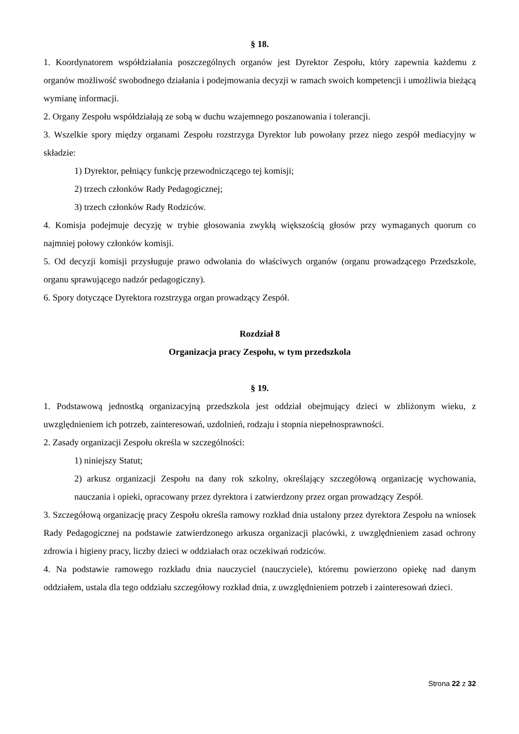§ 18.
1. Koordynatorem współdziałania poszczególnych organów jest Dyrektor Zespołu, który zapewnia każdemu z organów możliwość swobodnego działania i podejmowania decyzji w ramach swoich kompetencji i umożliwia bieżącą wymianę informacji.
2. Organy Zespołu współdziałają ze sobą w duchu wzajemnego poszanowania i tolerancji.
3. Wszelkie spory między organami Zespołu rozstrzyga Dyrektor lub powołany przez niego zespół mediacyjny w składzie:
1) Dyrektor, pełniący funkcję przewodniczącego tej komisji;
2) trzech członków Rady Pedagogicznej;
3) trzech członków Rady Rodziców.
4. Komisja podejmuje decyzję w trybie głosowania zwykłą większością głosów przy wymaganych quorum co najmniej połowy członków komisji.
5. Od decyzji komisji przysługuje prawo odwołania do właściwych organów (organu prowadzącego Przedszkole, organu sprawującego nadzór pedagogiczny).
6. Spory dotyczące Dyrektora rozstrzyga organ prowadzący Zespół.
Rozdział 8
Organizacja pracy Zespołu, w tym przedszkola
§ 19.
1. Podstawową jednostką organizacyjną przedszkola jest oddział obejmujący dzieci w zbliżonym wieku, z uwzględnieniem ich potrzeb, zainteresowań, uzdolnień, rodzaju i stopnia niepełnosprawności.
2. Zasady organizacji Zespołu określa w szczególności:
1) niniejszy Statut;
2) arkusz organizacji Zespołu na dany rok szkolny, określający szczegółową organizację wychowania, nauczania i opieki, opracowany przez dyrektora i zatwierdzony przez organ prowadzący Zespół.
3. Szczegółową organizację pracy Zespołu określa ramowy rozkład dnia ustalony przez dyrektora Zespołu na wniosek Rady Pedagogicznej na podstawie zatwierdzonego arkusza organizacji placówki, z uwzględnieniem zasad ochrony zdrowia i higieny pracy, liczby dzieci w oddziałach oraz oczekiwań rodziców.
4. Na podstawie ramowego rozkładu dnia nauczyciel (nauczyciele), któremu powierzono opiekę nad danym oddziałem, ustala dla tego oddziału szczegółowy rozkład dnia, z uwzględnieniem potrzeb i zainteresowań dzieci.
Strona 22 z 32